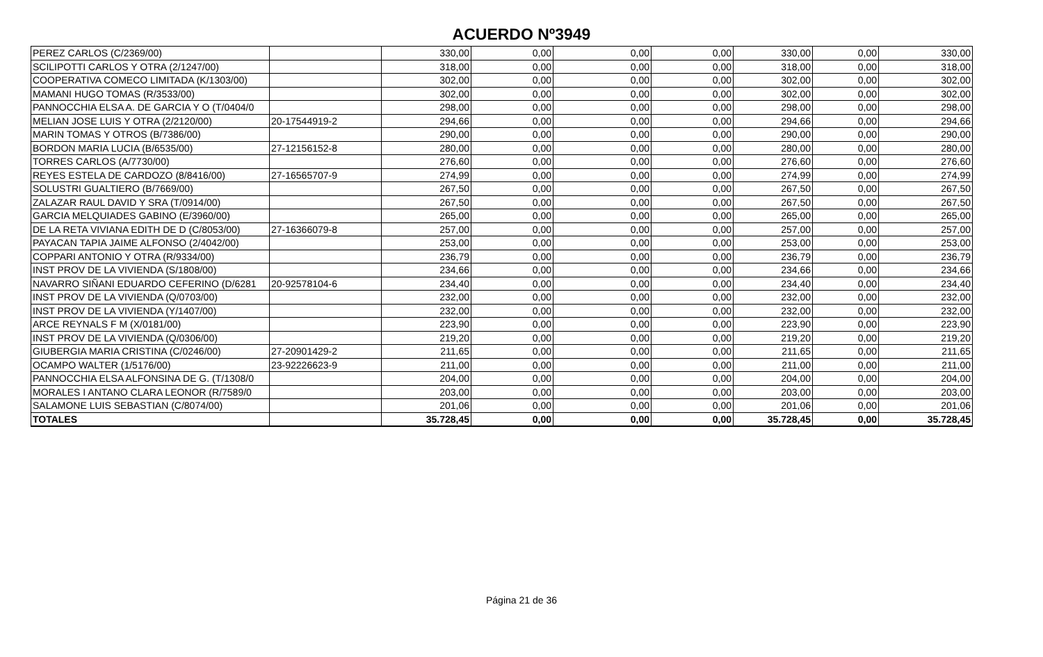ACUERDO Nº3949
| PEREZ CARLOS (C/2369/00) | | 330,00 | 0,00 | 0,00 | 0,00 | 330,00 | 0,00 | 330,00 |
| SCILIPOTTI CARLOS Y OTRA (2/1247/00) | | 318,00 | 0,00 | 0,00 | 0,00 | 318,00 | 0,00 | 318,00 |
| COOPERATIVA COMECO LIMITADA (K/1303/00) | | 302,00 | 0,00 | 0,00 | 0,00 | 302,00 | 0,00 | 302,00 |
| MAMANI HUGO TOMAS (R/3533/00) | | 302,00 | 0,00 | 0,00 | 0,00 | 302,00 | 0,00 | 302,00 |
| PANNOCCHIA ELSA A. DE GARCIA Y O (T/0404/0 | | 298,00 | 0,00 | 0,00 | 0,00 | 298,00 | 0,00 | 298,00 |
| MELIAN JOSE LUIS Y OTRA (2/2120/00) | 20-17544919-2 | 294,66 | 0,00 | 0,00 | 0,00 | 294,66 | 0,00 | 294,66 |
| MARIN TOMAS Y OTROS (B/7386/00) | | 290,00 | 0,00 | 0,00 | 0,00 | 290,00 | 0,00 | 290,00 |
| BORDON MARIA LUCIA (B/6535/00) | 27-12156152-8 | 280,00 | 0,00 | 0,00 | 0,00 | 280,00 | 0,00 | 280,00 |
| TORRES CARLOS (A/7730/00) | | 276,60 | 0,00 | 0,00 | 0,00 | 276,60 | 0,00 | 276,60 |
| REYES ESTELA DE CARDOZO (8/8416/00) | 27-16565707-9 | 274,99 | 0,00 | 0,00 | 0,00 | 274,99 | 0,00 | 274,99 |
| SOLUSTRI GUALTIERO (B/7669/00) | | 267,50 | 0,00 | 0,00 | 0,00 | 267,50 | 0,00 | 267,50 |
| ZALAZAR RAUL DAVID Y SRA (T/0914/00) | | 267,50 | 0,00 | 0,00 | 0,00 | 267,50 | 0,00 | 267,50 |
| GARCIA MELQUIADES GABINO (E/3960/00) | | 265,00 | 0,00 | 0,00 | 0,00 | 265,00 | 0,00 | 265,00 |
| DE LA RETA VIVIANA EDITH DE D (C/8053/00) | 27-16366079-8 | 257,00 | 0,00 | 0,00 | 0,00 | 257,00 | 0,00 | 257,00 |
| PAYACAN TAPIA JAIME ALFONSO (2/4042/00) | | 253,00 | 0,00 | 0,00 | 0,00 | 253,00 | 0,00 | 253,00 |
| COPPARI ANTONIO Y OTRA (R/9334/00) | | 236,79 | 0,00 | 0,00 | 0,00 | 236,79 | 0,00 | 236,79 |
| INST PROV DE LA VIVIENDA (S/1808/00) | | 234,66 | 0,00 | 0,00 | 0,00 | 234,66 | 0,00 | 234,66 |
| NAVARRO SIÑANI EDUARDO CEFERINO (D/6281 | 20-92578104-6 | 234,40 | 0,00 | 0,00 | 0,00 | 234,40 | 0,00 | 234,40 |
| INST PROV DE LA VIVIENDA (Q/0703/00) | | 232,00 | 0,00 | 0,00 | 0,00 | 232,00 | 0,00 | 232,00 |
| INST PROV DE LA VIVIENDA (Y/1407/00) | | 232,00 | 0,00 | 0,00 | 0,00 | 232,00 | 0,00 | 232,00 |
| ARCE REYNALS F M (X/0181/00) | | 223,90 | 0,00 | 0,00 | 0,00 | 223,90 | 0,00 | 223,90 |
| INST PROV DE LA VIVIENDA (Q/0306/00) | | 219,20 | 0,00 | 0,00 | 0,00 | 219,20 | 0,00 | 219,20 |
| GIUBERGIA MARIA CRISTINA (C/0246/00) | 27-20901429-2 | 211,65 | 0,00 | 0,00 | 0,00 | 211,65 | 0,00 | 211,65 |
| OCAMPO WALTER (1/5176/00) | 23-92226623-9 | 211,00 | 0,00 | 0,00 | 0,00 | 211,00 | 0,00 | 211,00 |
| PANNOCCHIA ELSA ALFONSINA DE G. (T/1308/0 | | 204,00 | 0,00 | 0,00 | 0,00 | 204,00 | 0,00 | 204,00 |
| MORALES I ANTANO CLARA LEONOR (R/7589/0 | | 203,00 | 0,00 | 0,00 | 0,00 | 203,00 | 0,00 | 203,00 |
| SALAMONE LUIS SEBASTIAN (C/8074/00) | | 201,06 | 0,00 | 0,00 | 0,00 | 201,06 | 0,00 | 201,06 |
| TOTALES | | 35.728,45 | 0,00 | 0,00 | 0,00 | 35.728,45 | 0,00 | 35.728,45 |
Página 21 de 36